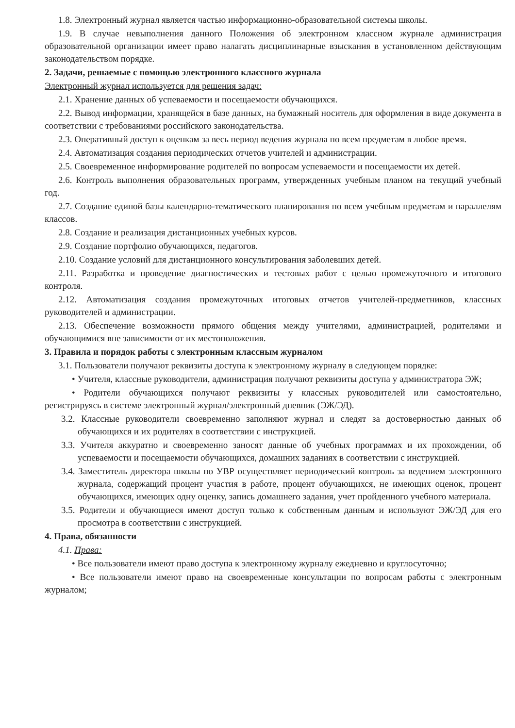1.8. Электронный журнал является частью информационно-образовательной системы школы.
1.9. В случае невыполнения данного Положения об электронном классном журнале администрация образовательной организации имеет право налагать дисциплинарные взыскания в установленном действующим законодательством порядке.
2. Задачи, решаемые с помощью электронного классного журнала
Электронный журнал используется для решения задач:
2.1. Хранение данных об успеваемости и посещаемости обучающихся.
2.2. Вывод информации, хранящейся в базе данных, на бумажный носитель для оформления в виде документа в соответствии с требованиями российского законодательства.
2.3. Оперативный доступ к оценкам за весь период ведения журнала по всем предметам в любое время.
2.4. Автоматизация создания периодических отчетов учителей и администрации.
2.5. Своевременное информирование родителей по вопросам успеваемости и посещаемости их детей.
2.6. Контроль выполнения образовательных программ, утвержденных учебным планом на текущий учебный год.
2.7. Создание единой базы календарно-тематического планирования по всем учебным предметам и параллелям классов.
2.8. Создание и реализация дистанционных учебных курсов.
2.9. Создание портфолио обучающихся, педагогов.
2.10. Создание условий для дистанционного консультирования заболевших детей.
2.11. Разработка и проведение диагностических и тестовых работ с целью промежуточного и итогового контроля.
2.12. Автоматизация создания промежуточных итоговых отчетов учителей-предметников, классных руководителей и администрации.
2.13. Обеспечение возможности прямого общения между учителями, администрацией, родителями и обучающимися вне зависимости от их местоположения.
3. Правила и порядок работы с электронным классным журналом
3.1. Пользователи получают реквизиты доступа к электронному журналу в следующем порядке:
• Учителя, классные руководители, администрация получают реквизиты доступа у администратора ЭЖ;
• Родители обучающихся получают реквизиты у классных руководителей или самостоятельно, регистрируясь в системе электронный журнал/электронный дневник (ЭЖ/ЭД).
3.2. Классные руководители своевременно заполняют журнал и следят за достоверностью данных об обучающихся и их родителях в соответствии с инструкцией.
3.3. Учителя аккуратно и своевременно заносят данные об учебных программах и их прохождении, об успеваемости и посещаемости обучающихся, домашних заданиях в соответствии с инструкцией.
3.4. Заместитель директора школы по УВР осуществляет периодический контроль за ведением электронного журнала, содержащий процент участия в работе, процент обучающихся, не имеющих оценок, процент обучающихся, имеющих одну оценку, запись домашнего задания, учет пройденного учебного материала.
3.5. Родители и обучающиеся имеют доступ только к собственным данным и используют ЭЖ/ЭД для его просмотра в соответствии с инструкцией.
4. Права, обязанности
4.1. Права:
• Все пользователи имеют право доступа к электронному журналу ежедневно и круглосуточно;
• Все пользователи имеют право на своевременные консультации по вопросам работы с электронным журналом;